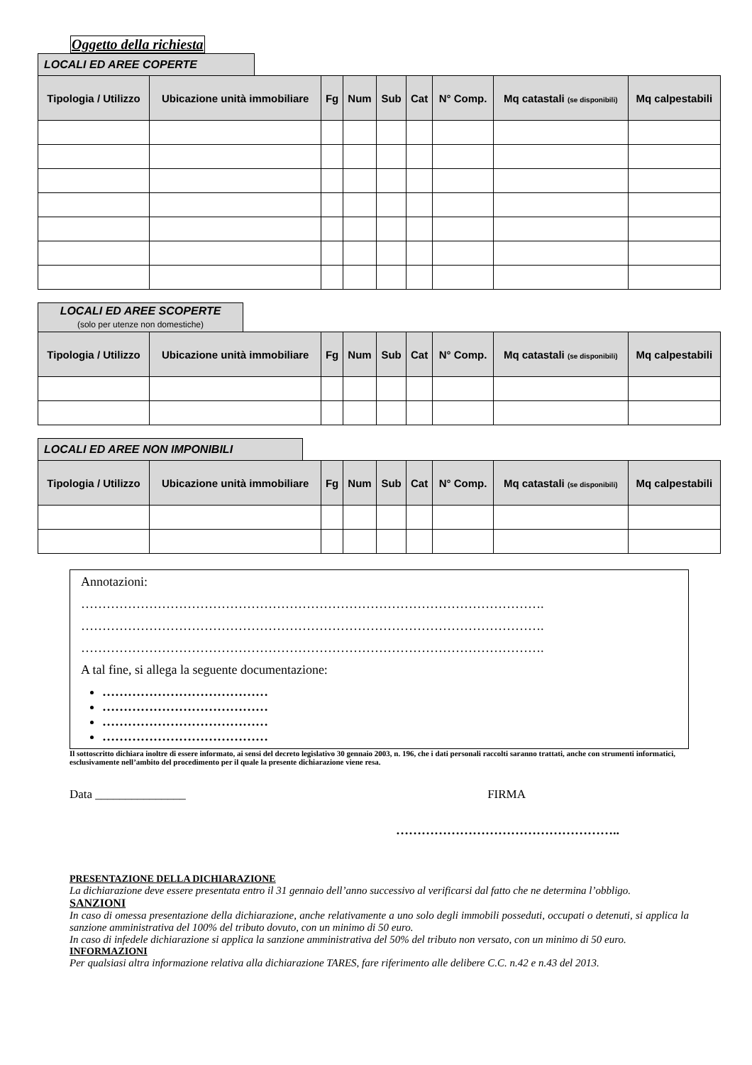Oggetto della richiesta
LOCALI ED AREE COPERTE
| Tipologia / Utilizzo | Ubicazione unità immobiliare | Fg | Num | Sub | Cat | N° Comp. | Mq catastali (se disponibili) | Mq calpestabili |
| --- | --- | --- | --- | --- | --- | --- | --- | --- |
LOCALI ED AREE SCOPERTE
(solo per utenze non domestiche)
| Tipologia / Utilizzo | Ubicazione unità immobiliare | Fg | Num | Sub | Cat | N° Comp. | Mq catastali (se disponibili) | Mq calpestabili |
| --- | --- | --- | --- | --- | --- | --- | --- | --- |
LOCALI ED AREE NON IMPONIBILI
| Tipologia / Utilizzo | Ubicazione unità immobiliare | Fg | Num | Sub | Cat | N° Comp. | Mq catastali (se disponibili) | Mq calpestabili |
| --- | --- | --- | --- | --- | --- | --- | --- | --- |
Annotazioni:
……………………………………………………………………………………………….
……………………………………………………………………………………………….
……………………………………………………………………………………………….
A tal fine, si allega la seguente documentazione:
…………………………………
…………………………………
…………………………………
…………………………………
Il sottoscritto dichiara inoltre di essere informato, ai sensi del decreto legislativo 30 gennaio 2003, n. 196, che i dati personali raccolti saranno trattati, anche con strumenti informatici, esclusivamente nell’ambito del procedimento per il quale la presente dichiarazione viene resa.
Data _______________ FIRMA
……………………………………………..
PRESENTAZIONE DELLA DICHIARAZIONE
La dichiarazione deve essere presentata entro il 31 gennaio dell’anno successivo al verificarsi dal fatto che ne determina l’obbligo.
SANZIONI
In caso di omessa presentazione della dichiarazione, anche relativamente a uno solo degli immobili posseduti, occupati o detenuti, si applica la sanzione amministrativa del 100% del tributo dovuto, con un minimo di 50 euro.
In caso di infedele dichiarazione si applica la sanzione amministrativa del 50% del tributo non versato, con un minimo di 50 euro.
INFORMAZIONI
Per qualsiasi altra informazione relativa alla dichiarazione TARES, fare riferimento alle delibere C.C. n.42 e n.43 del 2013.